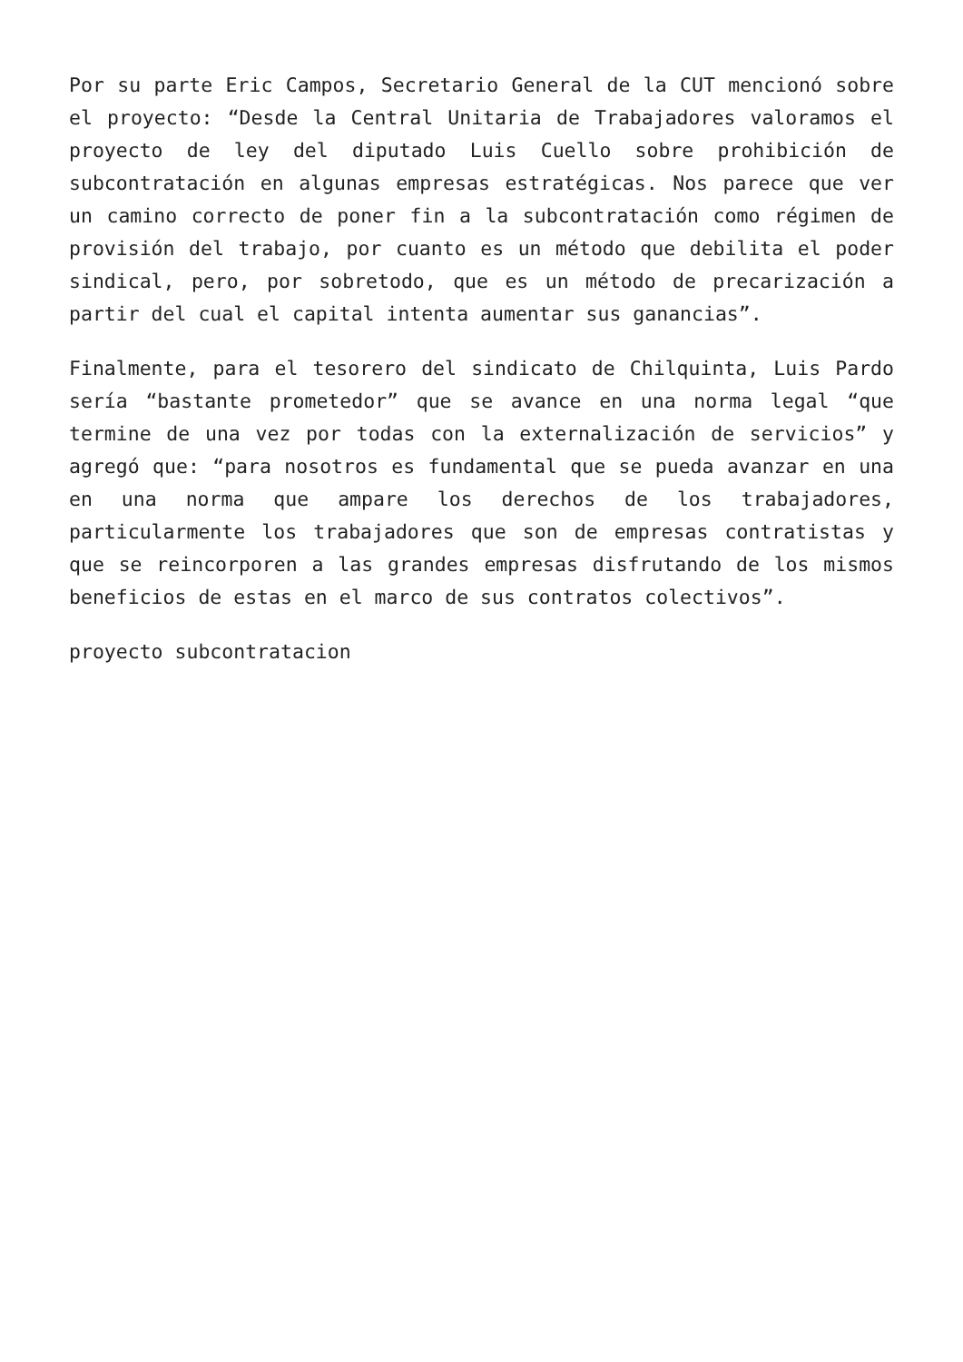Por su parte Eric Campos, Secretario General de la CUT mencionó sobre el proyecto: “Desde la Central Unitaria de Trabajadores valoramos el proyecto de ley del diputado Luis Cuello sobre prohibición de subcontratación en algunas empresas estratégicas. Nos parece que ver un camino correcto de poner fin a la subcontratación como régimen de provisión del trabajo, por cuanto es un método que debilita el poder sindical, pero, por sobretodo, que es un método de precarización a partir del cual el capital intenta aumentar sus ganancias”.
Finalmente, para el tesorero del sindicato de Chilquinta, Luis Pardo sería “bastante prometedor” que se avance en una norma legal “que termine de una vez por todas con la externalización de servicios” y agregó que: “para nosotros es fundamental que se pueda avanzar en una en una norma que ampare los derechos de los trabajadores, particularmente los trabajadores que son de empresas contratistas y que se reincorporen a las grandes empresas disfrutando de los mismos beneficios de estas en el marco de sus contratos colectivos”.
proyecto subcontratacion